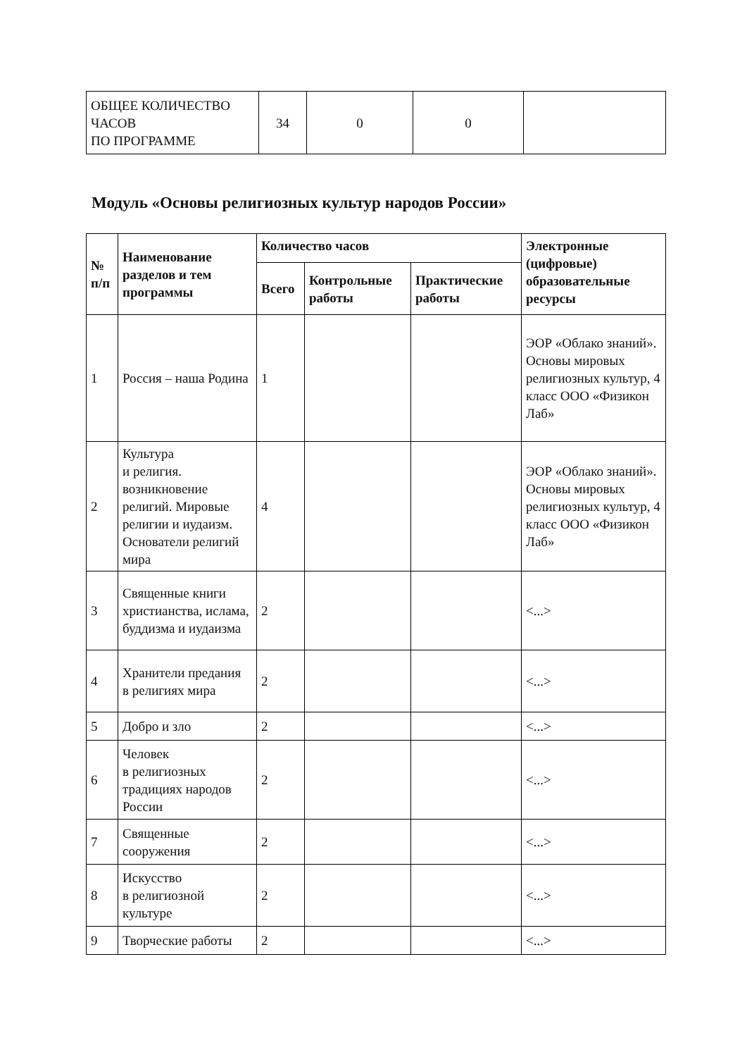| ОБЩЕЕ КОЛИЧЕСТВО ЧАСОВ ПО ПРОГРАММЕ | 34 | 0 | 0 | |
Модуль «Основы религиозных культур народов России»
| № п/п | Наименование разделов и тем программы | Количество часов | | | Электронные (цифровые) образовательные ресурсы |
| --- | --- | --- | --- | --- | --- |
| | | Всего | Контрольные работы | Практические работы | |
| 1 | Россия – наша Родина | 1 | | | ЭОР «Облако знаний». Основы мировых религиозных культур, 4 класс ООО «Физикон Лаб» |
| 2 | Культура и религия. возникновение религий. Мировые религии и иудаизм. Основатели религий мира | 4 | | | ЭОР «Облако знаний». Основы мировых религиозных культур, 4 класс ООО «Физикон Лаб» |
| 3 | Священные книги христианства, ислама, буддизма и иудаизма | 2 | | | <...> |
| 4 | Хранители предания в религиях мира | 2 | | | <...> |
| 5 | Добро и зло | 2 | | | <...> |
| 6 | Человек в религиозных традициях народов России | 2 | | | <...> |
| 7 | Священные сооружения | 2 | | | <...> |
| 8 | Искусство в религиозной культуре | 2 | | | <...> |
| 9 | Творческие работы | 2 | | | <...> |